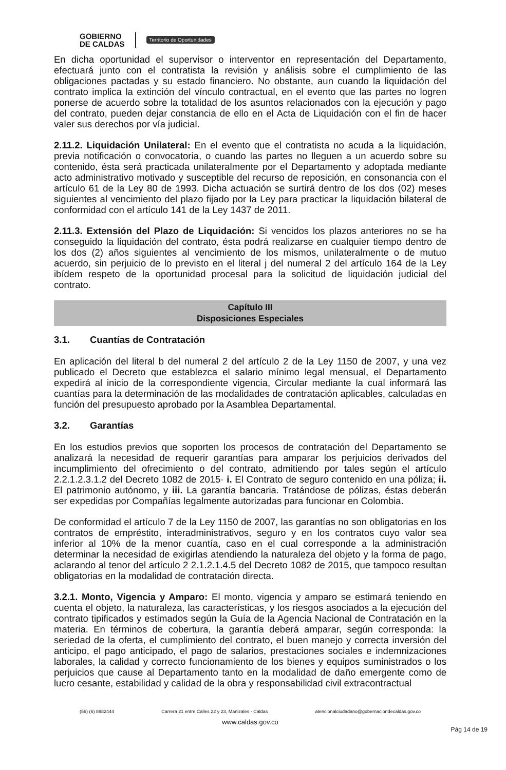GOBIERNO
DE CALDAS
Territorio de Oportunidades
En dicha oportunidad el supervisor o interventor en representación del Departamento, efectuará junto con el contratista la revisión y análisis sobre el cumplimiento de las obligaciones pactadas y su estado financiero. No obstante, aun cuando la liquidación del contrato implica la extinción del vínculo contractual, en el evento que las partes no logren ponerse de acuerdo sobre la totalidad de los asuntos relacionados con la ejecución y pago del contrato, pueden dejar constancia de ello en el Acta de Liquidación con el fin de hacer valer sus derechos por vía judicial.
2.11.2. Liquidación Unilateral: En el evento que el contratista no acuda a la liquidación, previa notificación o convocatoria, o cuando las partes no lleguen a un acuerdo sobre su contenido, ésta será practicada unilateralmente por el Departamento y adoptada mediante acto administrativo motivado y susceptible del recurso de reposición, en consonancia con el artículo 61 de la Ley 80 de 1993. Dicha actuación se surtirá dentro de los dos (02) meses siguientes al vencimiento del plazo fijado por la Ley para practicar la liquidación bilateral de conformidad con el artículo 141 de la Ley 1437 de 2011.
2.11.3. Extensión del Plazo de Liquidación: Si vencidos los plazos anteriores no se ha conseguido la liquidación del contrato, ésta podrá realizarse en cualquier tiempo dentro de los dos (2) años siguientes al vencimiento de los mismos, unilateralmente o de mutuo acuerdo, sin perjuicio de lo previsto en el literal j del numeral 2 del artículo 164 de la Ley ibídem respeto de la oportunidad procesal para la solicitud de liquidación judicial del contrato.
Capítulo III
Disposiciones Especiales
3.1. Cuantías de Contratación
En aplicación del literal b del numeral 2 del artículo 2 de la Ley 1150 de 2007, y una vez publicado el Decreto que establezca el salario mínimo legal mensual, el Departamento expedirá al inicio de la correspondiente vigencia, Circular mediante la cual informará las cuantías para la determinación de las modalidades de contratación aplicables, calculadas en función del presupuesto aprobado por la Asamblea Departamental.
3.2. Garantías
En los estudios previos que soporten los procesos de contratación del Departamento se analizará la necesidad de requerir garantías para amparar los perjuicios derivados del incumplimiento del ofrecimiento o del contrato, admitiendo por tales según el artículo 2.2.1.2.3.1.2 del Decreto 1082 de 2015· i. El Contrato de seguro contenido en una póliza; ii. El patrimonio autónomo, y iii. La garantía bancaria. Tratándose de pólizas, éstas deberán ser expedidas por Compañías legalmente autorizadas para funcionar en Colombia.
De conformidad el artículo 7 de la Ley 1150 de 2007, las garantías no son obligatorias en los contratos de empréstito, interadministrativos, seguro y en los contratos cuyo valor sea inferior al 10% de la menor cuantía, caso en el cual corresponde a la administración determinar la necesidad de exigirlas atendiendo la naturaleza del objeto y la forma de pago, aclarando al tenor del artículo 2 2.1.2.1.4.5 del Decreto 1082 de 2015, que tampoco resultan obligatorias en la modalidad de contratación directa.
3.2.1. Monto, Vigencia y Amparo: El monto, vigencia y amparo se estimará teniendo en cuenta el objeto, la naturaleza, las características, y los riesgos asociados a la ejecución del contrato tipificados y estimados según la Guía de la Agencia Nacional de Contratación en la materia. En términos de cobertura, la garantía deberá amparar, según corresponda: la seriedad de la oferta, el cumplimiento del contrato, el buen manejo y correcta inversión del anticipo, el pago anticipado, el pago de salarios, prestaciones sociales e indemnizaciones laborales, la calidad y correcto funcionamiento de los bienes y equipos suministrados o los perjuicios que cause al Departamento tanto en la modalidad de daño emergente como de lucro cesante, estabilidad y calidad de la obra y responsabilidad civil extracontractual
(56) (6) 8982444 Carrera 21 entre Calles 22 y 23, Manizales - Caldas atencionalciudadano@gobernaciondecaldas.gov.co
www.caldas.gov.co
Pág 14 de 19